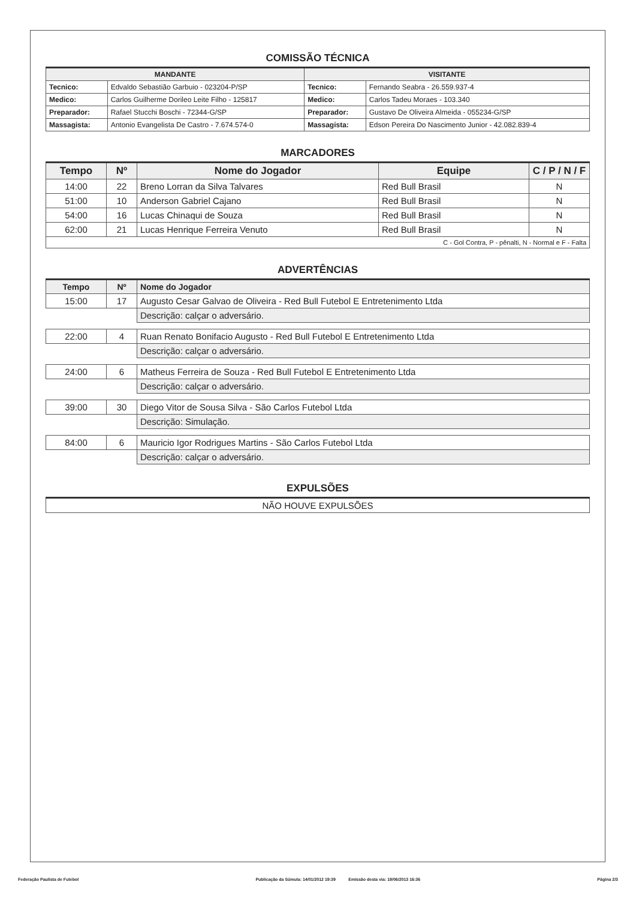COMISSÃO TÉCNICA
| MANDANTE | | VISITANTE | |
| --- | --- | --- | --- |
| Tecnico: | Edvaldo Sebastião Garbuio - 023204-P/SP | Tecnico: | Fernando Seabra - 26.559.937-4 |
| Medico: | Carlos Guilherme Dorileo Leite Filho - 125817 | Medico: | Carlos Tadeu Moraes - 103.340 |
| Preparador: | Rafael Stucchi Boschi - 72344-G/SP | Preparador: | Gustavo De Oliveira Almeida - 055234-G/SP |
| Massagista: | Antonio Evangelista De Castro - 7.674.574-0 | Massagista: | Edson Pereira Do Nascimento Junior - 42.082.839-4 |
MARCADORES
| Tempo | Nº | Nome do Jogador | Equipe | C / P / N / F |
| --- | --- | --- | --- | --- |
| 14:00 | 22 | Breno Lorran da Silva Talvares | Red Bull Brasil | N |
| 51:00 | 10 | Anderson Gabriel Cajano | Red Bull Brasil | N |
| 54:00 | 16 | Lucas Chinaqui de Souza | Red Bull Brasil | N |
| 62:00 | 21 | Lucas Henrique Ferreira Venuto | Red Bull Brasil | N |
| C - Gol Contra, P - pênalti, N - Normal e F - Falta | | | | |
ADVERTÊNCIAS
| Tempo | Nº | Nome do Jogador |
| --- | --- | --- |
| 15:00 | 17 | Augusto Cesar Galvao de Oliveira - Red Bull Futebol E Entretenimento Ltda |
| | | Descrição: calçar o adversário. |
| 22:00 | 4 | Ruan Renato Bonifacio Augusto - Red Bull Futebol E Entretenimento Ltda |
| | | Descrição: calçar o adversário. |
| 24:00 | 6 | Matheus Ferreira de Souza - Red Bull Futebol E Entretenimento Ltda |
| | | Descrição: calçar o adversário. |
| 39:00 | 30 | Diego Vitor de Sousa Silva - São Carlos Futebol Ltda |
| | | Descrição: Simulação. |
| 84:00 | 6 | Mauricio Igor Rodrigues Martins - São Carlos Futebol Ltda |
| | | Descrição: calçar o adversário. |
EXPULSÕES
| NÃO HOUVE EXPULSÕES |
Federação Paulista de Futebol Publicação da Súmula: 14/01/2012 19:39 Emissão desta via: 19/06/2013 16:36 Página 2/3